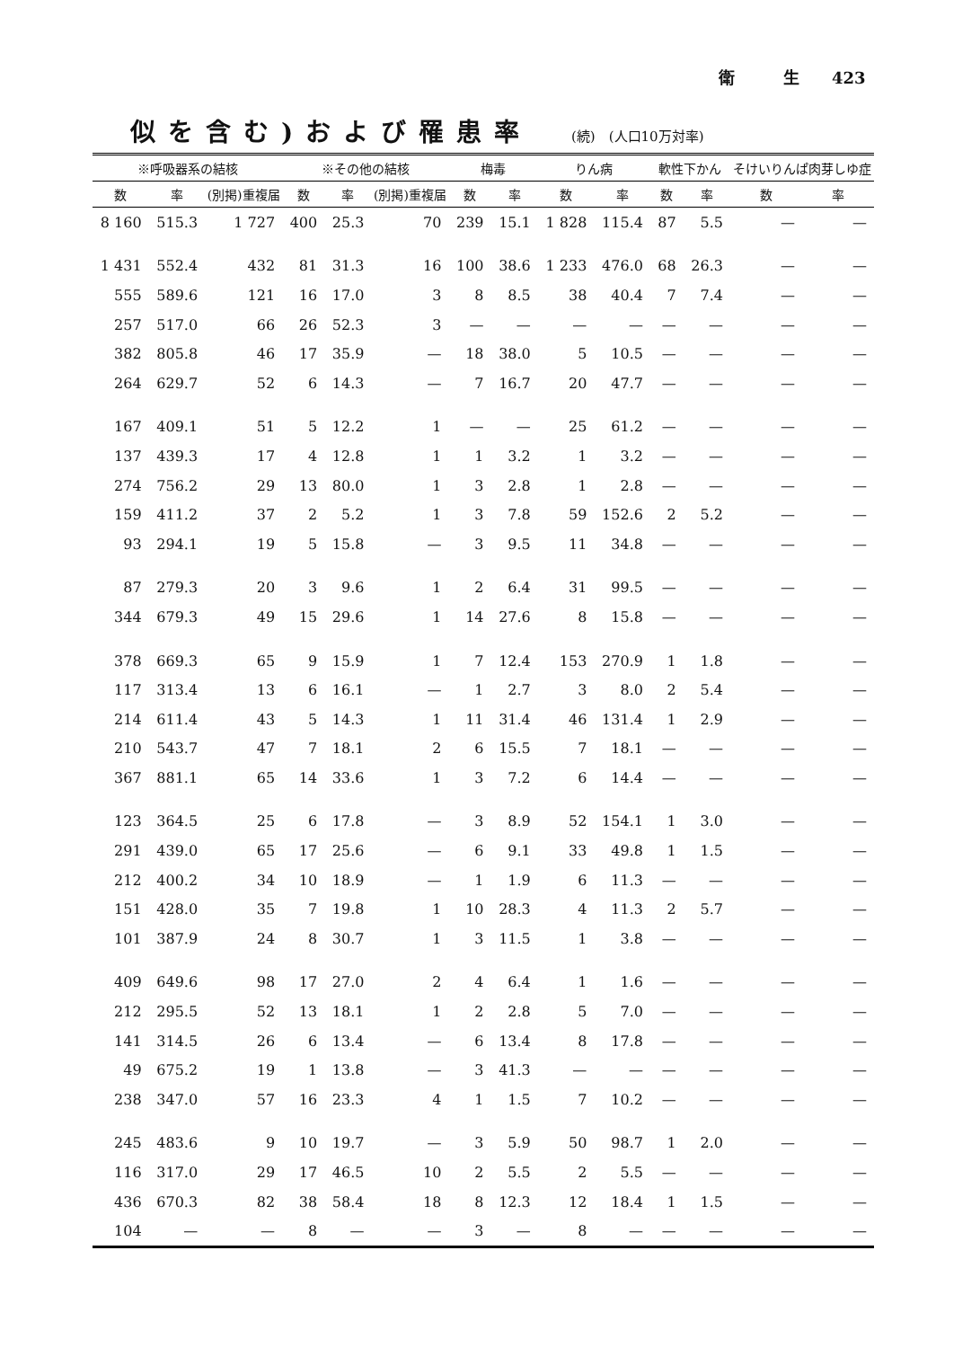衛　　　生　　423
似を含む)および罹患率 (続)　(人口10万対率)
| ※呼吸器系の結核 | | | ※その他の結核 | | | 梅毒 | | りん病 | | 軟性下かん | | そけいりんぱ肉芽しゆ症 | |
| --- | --- | --- | --- | --- | --- | --- | --- | --- | --- | --- | --- | --- | --- |
| 数 | 率 | (別掲)重複届 | 数 | 率 | (別掲)重複届 | 数 | 率 | 数 | 率 | 数 | 率 | 数 | 率 |
| 8 160 | 515.3 | 1 727 | 400 | 25.3 | 70 | 239 | 15.1 | 1 828 | 115.4 | 87 | 5.5 | — | — |
| 1 431 | 552.4 | 432 | 81 | 31.3 | 16 | 100 | 38.6 | 1 233 | 476.0 | 68 | 26.3 | — | — |
| 555 | 589.6 | 121 | 16 | 17.0 | 3 | 8 | 8.5 | 38 | 40.4 | 7 | 7.4 | — | — |
| 257 | 517.0 | 66 | 26 | 52.3 | 3 | — | — | — | — | — | — | — | — |
| 382 | 805.8 | 46 | 17 | 35.9 | — | 18 | 38.0 | 5 | 10.5 | — | — | — | — |
| 264 | 629.7 | 52 | 6 | 14.3 | — | 7 | 16.7 | 20 | 47.7 | — | — | — | — |
| 167 | 409.1 | 51 | 5 | 12.2 | 1 | — | — | 25 | 61.2 | — | — | — | — |
| 137 | 439.3 | 17 | 4 | 12.8 | 1 | 1 | 3.2 | 1 | 3.2 | — | — | — | — |
| 274 | 756.2 | 29 | 13 | 80.0 | 1 | 3 | 2.8 | 1 | 2.8 | — | — | — | — |
| 159 | 411.2 | 37 | 2 | 5.2 | 1 | 3 | 7.8 | 59 | 152.6 | 2 | 5.2 | — | — |
| 93 | 294.1 | 19 | 5 | 15.8 | — | 3 | 9.5 | 11 | 34.8 | — | — | — | — |
| 87 | 279.3 | 20 | 3 | 9.6 | 1 | 2 | 6.4 | 31 | 99.5 | — | — | — | — |
| 344 | 679.3 | 49 | 15 | 29.6 | 1 | 14 | 27.6 | 8 | 15.8 | — | — | — | — |
| 378 | 669.3 | 65 | 9 | 15.9 | 1 | 7 | 12.4 | 153 | 270.9 | 1 | 1.8 | — | — |
| 117 | 313.4 | 13 | 6 | 16.1 | — | 1 | 2.7 | 3 | 8.0 | 2 | 5.4 | — | — |
| 214 | 611.4 | 43 | 5 | 14.3 | 1 | 11 | 31.4 | 46 | 131.4 | 1 | 2.9 | — | — |
| 210 | 543.7 | 47 | 7 | 18.1 | 2 | 6 | 15.5 | 7 | 18.1 | — | — | — | — |
| 367 | 881.1 | 65 | 14 | 33.6 | 1 | 3 | 7.2 | 6 | 14.4 | — | — | — | — |
| 123 | 364.5 | 25 | 6 | 17.8 | — | 3 | 8.9 | 52 | 154.1 | 1 | 3.0 | — | — |
| 291 | 439.0 | 65 | 17 | 25.6 | — | 6 | 9.1 | 33 | 49.8 | 1 | 1.5 | — | — |
| 212 | 400.2 | 34 | 10 | 18.9 | — | 1 | 1.9 | 6 | 11.3 | — | — | — | — |
| 151 | 428.0 | 35 | 7 | 19.8 | 1 | 10 | 28.3 | 4 | 11.3 | 2 | 5.7 | — | — |
| 101 | 387.9 | 24 | 8 | 30.7 | 1 | 3 | 11.5 | 1 | 3.8 | — | — | — | — |
| 409 | 649.6 | 98 | 17 | 27.0 | 2 | 4 | 6.4 | 1 | 1.6 | — | — | — | — |
| 212 | 295.5 | 52 | 13 | 18.1 | 1 | 2 | 2.8 | 5 | 7.0 | — | — | — | — |
| 141 | 314.5 | 26 | 6 | 13.4 | — | 6 | 13.4 | 8 | 17.8 | — | — | — | — |
| 49 | 675.2 | 19 | 1 | 13.8 | — | 3 | 41.3 | — | — | — | — | — | — |
| 238 | 347.0 | 57 | 16 | 23.3 | 4 | 1 | 1.5 | 7 | 10.2 | — | — | — | — |
| 245 | 483.6 | 9 | 10 | 19.7 | — | 3 | 5.9 | 50 | 98.7 | 1 | 2.0 | — | — |
| 116 | 317.0 | 29 | 17 | 46.5 | 10 | 2 | 5.5 | 2 | 5.5 | — | — | — | — |
| 436 | 670.3 | 82 | 38 | 58.4 | 18 | 8 | 12.3 | 12 | 18.4 | 1 | 1.5 | — | — |
| 104 | — | — | 8 | — | — | 3 | — | 8 | — | — | — | — | — |